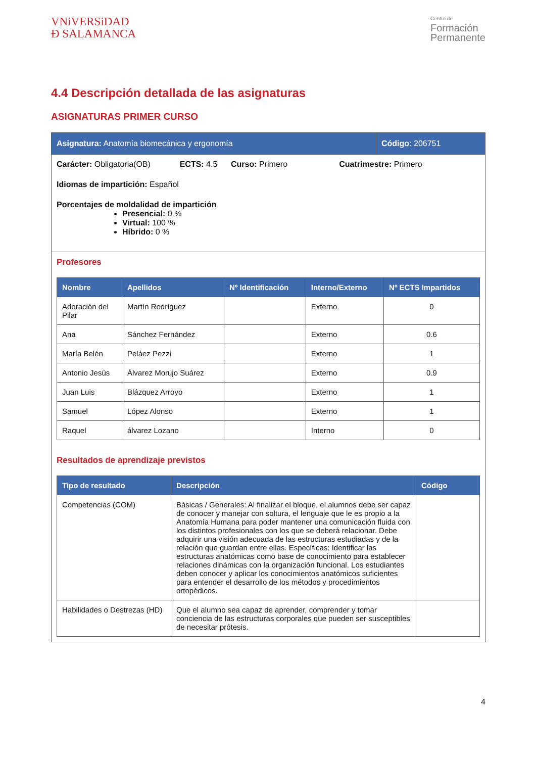VNiVERSiDAD
Ð SALAMANCA
Centro de
Formación
Permanente
4.4 Descripción detallada de las asignaturas
ASIGNATURAS PRIMER CURSO
Asignatura: Anatomía biomecánica y ergonomía
Código: 206751
Carácter: Obligatoria(OB) ECTS: 4.5 Curso: Primero Cuatrimestre: Primero
Idiomas de impartición: Español
Porcentajes de moldalidad de impartición
Presencial: 0 %
Virtual: 100 %
Híbrido: 0 %
Profesores
| Nombre | Apellidos | Nº Identificación | Interno/Externo | Nº ECTS Impartidos |
| --- | --- | --- | --- | --- |
| Adoración del Pilar | Martín Rodríguez | | Externo | 0 |
| Ana | Sánchez Fernández | | Externo | 0.6 |
| María Belén | Peláez Pezzi | | Externo | 1 |
| Antonio Jesús | Álvarez Morujo Suárez | | Externo | 0.9 |
| Juan Luis | Blázquez Arroyo | | Externo | 1 |
| Samuel | López Alonso | | Externo | 1 |
| Raquel | álvarez Lozano | | Interno | 0 |
Resultados de aprendizaje previstos
| Tipo de resultado | Descripción | Código |
| --- | --- | --- |
| Competencias (COM) | Básicas / Generales: Al finalizar el bloque, el alumnos debe ser capaz de conocer y manejar con soltura, el lenguaje que le es propio a la Anatomía Humana para poder mantener una comunicación fluida con los distintos profesionales con los que se deberá relacionar. Debe adquirir una visión adecuada de las estructuras estudiadas y de la relación que guardan entre ellas. Específicas: Identificar las estructuras anatómicas como base de conocimiento para establecer relaciones dinámicas con la organización funcional. Los estudiantes deben conocer y aplicar los conocimientos anatómicos suficientes para entender el desarrollo de los métodos y procedimientos ortopédicos. | |
| Habilidades o Destrezas (HD) | Que el alumno sea capaz de aprender, comprender y tomar conciencia de las estructuras corporales que pueden ser susceptibles de necesitar prótesis. | |
4